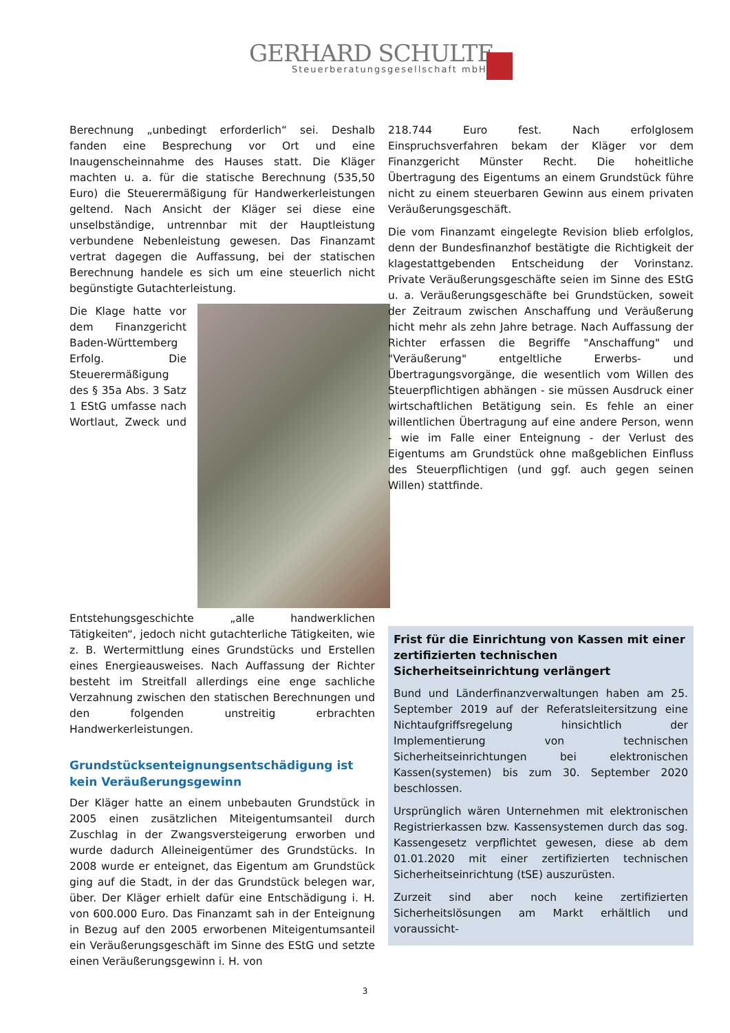GERHARD SCHULTE
Steuerberatungsgesellschaft mbH
Berechnung „unbedingt erforderlich“ sei. Deshalb fanden eine Besprechung vor Ort und eine Inaugenscheinnahme des Hauses statt. Die Kläger machten u. a. für die statische Berechnung (535,50 Euro) die Steuerermäßigung für Handwerkerleistungen geltend. Nach Ansicht der Kläger sei diese eine unselbständige, untrennbar mit der Hauptleistung verbundene Nebenleistung gewesen. Das Finanzamt vertrat dagegen die Auffassung, bei der statischen Berechnung handele es sich um eine steuerlich nicht begünstigte Gutachterleistung.
Die Klage hatte vor dem Finanzgericht Baden-Württemberg Erfolg. Die Steuerermäßigung des § 35a Abs. 3 Satz 1 EStG umfasse nach Wortlaut, Zweck und Entstehungsgeschichte „alle handwerklichen Tätigkeiten“, jedoch nicht gutachterliche Tätigkeiten, wie z. B. Wertermittlung eines Grundstücks und Erstellen eines Energieausweises. Nach Auffassung der Richter besteht im Streitfall allerdings eine enge sachliche Verzahnung zwischen den statischen Berechnungen und den folgenden unstreitig erbrachten Handwerkerleistungen.
Grundstücksenteignungsentschädigung ist kein Veräußerungsgewinn
Der Kläger hatte an einem unbebauten Grundstück in 2005 einen zusätzlichen Miteigentumsanteil durch Zuschlag in der Zwangsversteigerung erworben und wurde dadurch Alleineigentümer des Grundstücks. In 2008 wurde er enteignet, das Eigentum am Grundstück ging auf die Stadt, in der das Grundstück belegen war, über. Der Kläger erhielt dafür eine Entschädigung i. H. von 600.000 Euro. Das Finanzamt sah in der Enteignung in Bezug auf den 2005 erworbenen Miteigentumsanteil ein Veräußerungsgeschäft im Sinne des EStG und setzte einen Veräußerungsgewinn i. H. von
218.744 Euro fest. Nach erfolglosem Einspruchsverfahren bekam der Kläger vor dem Finanzgericht Münster Recht. Die hoheitliche Übertragung des Eigentums an einem Grundstück führe nicht zu einem steuerbaren Gewinn aus einem privaten Veräußerungsgeschäft.
Die vom Finanzamt eingelegte Revision blieb erfolglos, denn der Bundesfinanzhof bestätigte die Richtigkeit der klagestattgebenden Entscheidung der Vorinstanz. Private Veräußerungsgeschäfte seien im Sinne des EStG u. a. Veräußerungsgeschäfte bei Grundstücken, soweit der Zeitraum zwischen Anschaffung und Veräußerung nicht mehr als zehn Jahre betrage. Nach Auffassung der Richter erfassen die Begriffe "Anschaffung" und "Veräußerung" entgeltliche Erwerbs- und Übertragungsvorgänge, die wesentlich vom Willen des Steuerpflichtigen abhängen - sie müssen Ausdruck einer wirtschaftlichen Betätigung sein. Es fehle an einer willentlichen Übertragung auf eine andere Person, wenn - wie im Falle einer Enteignung - der Verlust des Eigentums am Grundstück ohne maßgeblichen Einfluss des Steuerpflichtigen (und ggf. auch gegen seinen Willen) stattfinde.
Frist für die Einrichtung von Kassen mit einer zertifizierten technischen Sicherheitseinrichtung verlängert
Bund und Länderfinanzverwaltungen haben am 25. September 2019 auf der Referatsleitersitzung eine Nichtaufgriffsregelung hinsichtlich der Implementierung von technischen Sicherheitseinrichtungen bei elektronischen Kassen(systemen) bis zum 30. September 2020 beschlossen.
Ursprünglich wären Unternehmen mit elektronischen Registrierkassen bzw. Kassensystemen durch das sog. Kassengesetz verpflichtet gewesen, diese ab dem 01.01.2020 mit einer zertifizierten technischen Sicherheitseinrichtung (tSE) auszurüsten.
Zurzeit sind aber noch keine zertifizierten Sicherheitslösungen am Markt erhältlich und voraussicht-
3